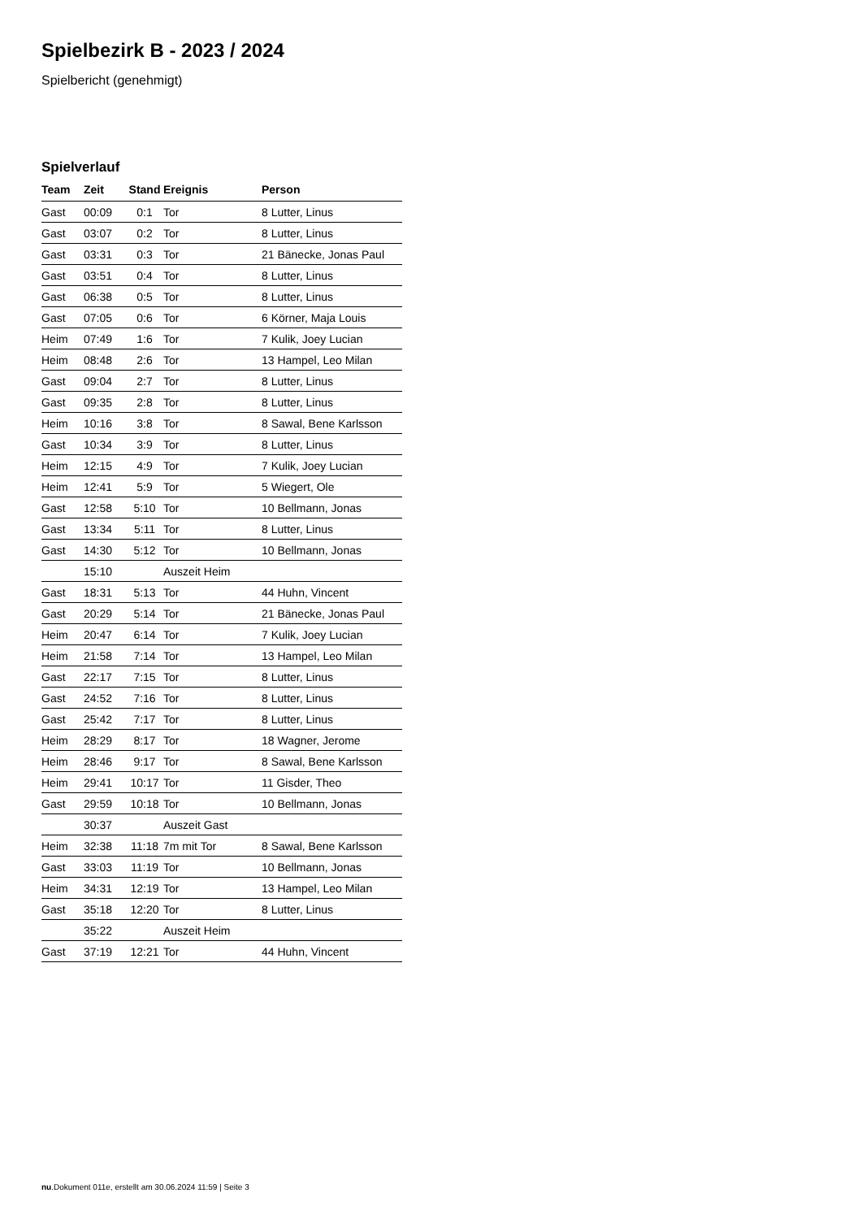Spielbezirk B - 2023 / 2024
Spielbericht (genehmigt)
Spielverlauf
| Team | Zeit | Stand | Ereignis | Person |
| --- | --- | --- | --- | --- |
| Gast | 00:09 | 0:1 | Tor | 8 Lutter, Linus |
| Gast | 03:07 | 0:2 | Tor | 8 Lutter, Linus |
| Gast | 03:31 | 0:3 | Tor | 21 Bänecke, Jonas Paul |
| Gast | 03:51 | 0:4 | Tor | 8 Lutter, Linus |
| Gast | 06:38 | 0:5 | Tor | 8 Lutter, Linus |
| Gast | 07:05 | 0:6 | Tor | 6 Körner, Maja Louis |
| Heim | 07:49 | 1:6 | Tor | 7 Kulik, Joey Lucian |
| Heim | 08:48 | 2:6 | Tor | 13 Hampel, Leo Milan |
| Gast | 09:04 | 2:7 | Tor | 8 Lutter, Linus |
| Gast | 09:35 | 2:8 | Tor | 8 Lutter, Linus |
| Heim | 10:16 | 3:8 | Tor | 8 Sawal, Bene Karlsson |
| Gast | 10:34 | 3:9 | Tor | 8 Lutter, Linus |
| Heim | 12:15 | 4:9 | Tor | 7 Kulik, Joey Lucian |
| Heim | 12:41 | 5:9 | Tor | 5 Wiegert, Ole |
| Gast | 12:58 | 5:10 | Tor | 10 Bellmann, Jonas |
| Gast | 13:34 | 5:11 | Tor | 8 Lutter, Linus |
| Gast | 14:30 | 5:12 | Tor | 10 Bellmann, Jonas |
| | 15:10 | | Auszeit Heim | |
| Gast | 18:31 | 5:13 | Tor | 44 Huhn, Vincent |
| Gast | 20:29 | 5:14 | Tor | 21 Bänecke, Jonas Paul |
| Heim | 20:47 | 6:14 | Tor | 7 Kulik, Joey Lucian |
| Heim | 21:58 | 7:14 | Tor | 13 Hampel, Leo Milan |
| Gast | 22:17 | 7:15 | Tor | 8 Lutter, Linus |
| Gast | 24:52 | 7:16 | Tor | 8 Lutter, Linus |
| Gast | 25:42 | 7:17 | Tor | 8 Lutter, Linus |
| Heim | 28:29 | 8:17 | Tor | 18 Wagner, Jerome |
| Heim | 28:46 | 9:17 | Tor | 8 Sawal, Bene Karlsson |
| Heim | 29:41 | 10:17 | Tor | 11 Gisder, Theo |
| Gast | 29:59 | 10:18 | Tor | 10 Bellmann, Jonas |
| | 30:37 | | Auszeit Gast | |
| Heim | 32:38 | 11:18 | 7m mit Tor | 8 Sawal, Bene Karlsson |
| Gast | 33:03 | 11:19 | Tor | 10 Bellmann, Jonas |
| Heim | 34:31 | 12:19 | Tor | 13 Hampel, Leo Milan |
| Gast | 35:18 | 12:20 | Tor | 8 Lutter, Linus |
| | 35:22 | | Auszeit Heim | |
| Gast | 37:19 | 12:21 | Tor | 44 Huhn, Vincent |
nu.Dokument 011e, erstellt am 30.06.2024 11:59 | Seite 3